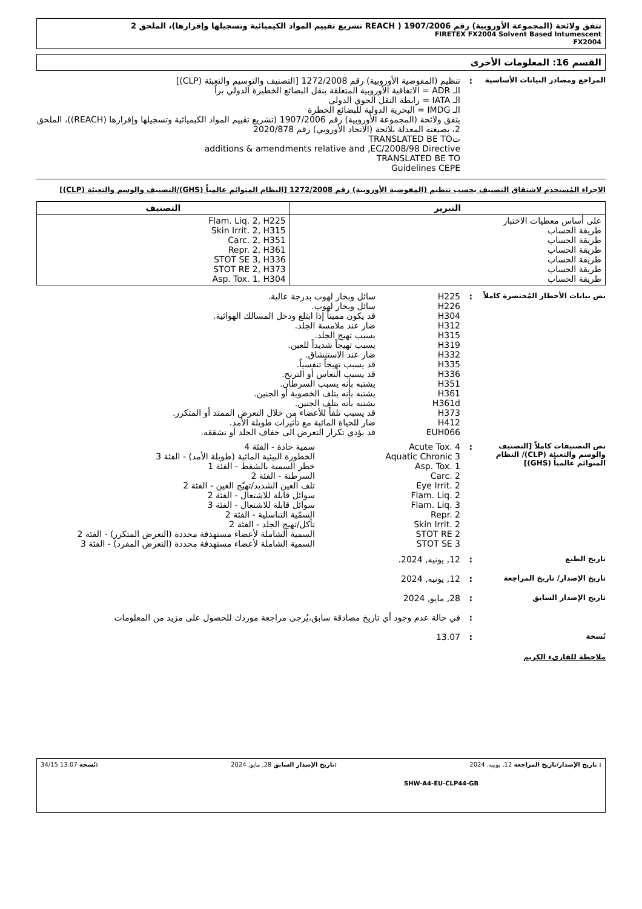تتفق ولائحة (المجموعة الأوروبية) رقم 1907/2006 ( REACH تشريع تقييم المواد الكيميائية وتسجيلها وإقرارها)، الملحق 2
FIRETEX FX2004 Solvent Based Intumescent
FX2004
القسم 16: المعلومات الأخرى
المراجع ومصادر البيانات الأساسية
: تنظيم (المفوضية الأوروبية) رقم 1272/2008 [التصنيف والتوسيم والتعبئة (CLP)]
الـ ADR = الاتفاقية الأوروبية المتعلقة بنقل البضائع الخطيرة الدولي براً
الـ IATA = رابطة النقل الجوي الدولي
الـ IMDG = البحرية الدولية للبضائع الخطرة
يتفق ولائحة (المجموعة الأوروبية) رقم 1907/2006 (تشريع تقييم المواد الكيميائية وتسجيلها وإقرارها (REACH))، الملحق 2، بصيغته المعدلة بلائحة (الاتحاد الأوروبي) رقم 2020/878
تTRANSLATED BE TO
additions & amendments relative and ,EC/2008/98 Directive
TRANSLATED BE TO
Guidelines CEPE
الاجراء المُستخدم لاشتقاق التصنيف بحسب تنظيم (المفوضية الأوروبية) رقم 1272/2008 [النظام المتوائم عالمياً (GHS)/التصنيف والوسم والتعبئة (CLP)]
| التبرير | التصنيف |
| --- | --- |
| على أساس معطيات الاختبار طريقة الحساب طريقة الحساب طريقة الحساب طريقة الحساب طريقة الحساب طريقة الحساب | Flam. Liq. 2, H225 Skin Irrit. 2, H315 Carc. 2, H351 Repr. 2, H361 STOT SE 3, H336 STOT RE 2, H373 Asp. Tox. 1, H304 |
نص بيانات الأخطار المُختصرة كاملاً
: H225 سائل وبخار لهوب بدرجة عالية.
H226 سائل وبخار لهوب.
H304 قد يكون مميتاً إذا ابتلع ودخل المسالك الهوائية.
H312 ضار عند ملامسة الجلد.
H315 يسبب تهيج الجلد.
H319 يسبب تهيجاً شديداً للعين.
H332 ضار عند الاستنشاق.
H335 قد يسبب تهيجاً تنفسياً.
H336 قد يسبب النعاس أو الترنح.
H351 يشتبه بأنه يسبب السرطان.
H361 يشتبه بأنه يتلف الخصوبة أو الجنين.
H361d يشتبه بأنه يتلف الجنين.
H373 قد يسبب تلفاً للأعضاء من خلال التعرض الممتد أو المتكرر.
H412 ضار للحياة المائية مع تأثيرات طويلة الأمد.
EUH066 قد يؤدي تكرار التعرض الى جفاف الجلد أو تشققه.
نص التصنيفات كاملاً [التصنيف والوسم والتعبئة (CLP)/ النظام المتوائم عالمياً (GHS)]
: Acute Tox. 4 سمية حادة - الفئة 4
Aquatic Chronic 3 الخطورة البيئية المائية (طويلة الأمد) - الفئة 3
Asp. Tox. 1 خطر السمية بالشفط - الفئة 1
Carc. 2 السرطنة - الفئة 2
Eye Irrit. 2 تلف العين الشديد/تهيّج العين - الفئة 2
Flam. Liq. 2 سوائل قابلة للاشتعال - الفئة 2
Flam. Liq. 3 سوائل قابلة للاشتعال - الفئة 3
Repr. 2 السمّية التناسلية - الفئة 2
Skin Irrit. 2 تأكل/تهيج الجلد - الفئة 2
STOT RE 2 السمية الشاملة لأعضاء مستهدفة محددة (التعرض المتكرر) - الفئة 2
STOT SE 3 السمية الشاملة لأعضاء مستهدفة محددة (التعرض المفرد) - الفئة 3
تاريخ الطبع
: 12, يونيه, 2024.
تاريخ الإصدار/ تاريخ المراجعة
: 12, يونيه, 2024
تاريخ الإصدار السابق
: 28, مايو, 2024
: في حالة عدم وجود أي تاريخ مصادقة سابق،يُرجى مراجعة موردك للحصول على مزيد من المعلومات
نُسخة
: 13.07
ملاحظة للقاريء الكريم
: تاريخ الإصدار/تاريخ المراجعة 12, يونيه, 2024:تاريخ الإصدار السابق 28, مايو, 2024:نُسخة 13.07 34/15
SHW-A4-EU-CLP44-GB